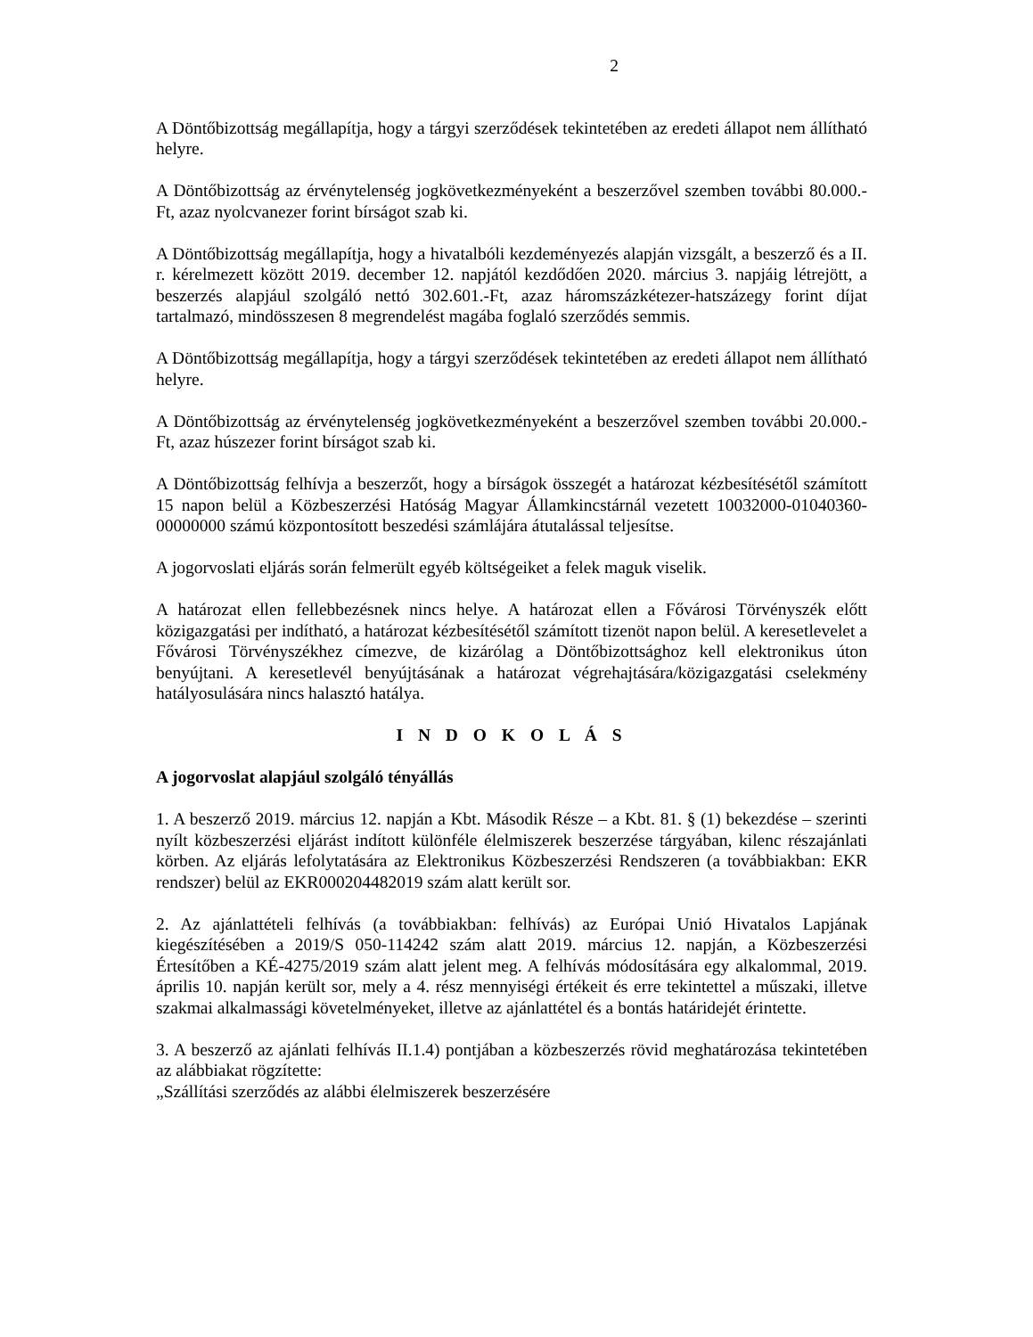2
A Döntőbizottság megállapítja, hogy a tárgyi szerződések tekintetében az eredeti állapot nem állítható helyre.
A Döntőbizottság az érvénytelenség jogkövetkezményeként a beszerzővel szemben további 80.000.-Ft, azaz nyolcvanezer forint bírságot szab ki.
A Döntőbizottság megállapítja, hogy a hivatalbóli kezdeményezés alapján vizsgált, a beszerző és a II. r. kérelmezett között 2019. december 12. napjától kezdődően 2020. március 3. napjáig létrejött, a beszerzés alapjául szolgáló nettó 302.601.-Ft, azaz háromszázkétezer-hatszázegy forint díjat tartalmazó, mindösszesen 8 megrendelést magába foglaló szerződés semmis.
A Döntőbizottság megállapítja, hogy a tárgyi szerződések tekintetében az eredeti állapot nem állítható helyre.
A Döntőbizottság az érvénytelenség jogkövetkezményeként a beszerzővel szemben további 20.000.-Ft, azaz húszezer forint bírságot szab ki.
A Döntőbizottság felhívja a beszerzőt, hogy a bírságok összegét a határozat kézbesítésétől számított 15 napon belül a Közbeszerzési Hatóság Magyar Államkincstárnál vezetett 10032000-01040360-00000000 számú központosított beszedési számlájára átutalással teljesítse.
A jogorvoslati eljárás során felmerült egyéb költségeiket a felek maguk viselik.
A határozat ellen fellebbezésnek nincs helye. A határozat ellen a Fővárosi Törvényszék előtt közigazgatási per indítható, a határozat kézbesítésétől számított tizenöt napon belül. A keresetlevelet a Fővárosi Törvényszékhez címezve, de kizárólag a Döntőbizottsághoz kell elektronikus úton benyújtani. A keresetlevél benyújtásának a határozat végrehajtására/közigazgatási cselekmény hatályosulására nincs halasztó hatálya.
I N D O K O L Á S
A jogorvoslat alapjául szolgáló tényállás
1. A beszerző 2019. március 12. napján a Kbt. Második Része – a Kbt. 81. § (1) bekezdése – szerinti nyílt közbeszerzési eljárást indított különféle élelmiszerek beszerzése tárgyában, kilenc részajánlati körben. Az eljárás lefolytatására az Elektronikus Közbeszerzési Rendszeren (a továbbiakban: EKR rendszer) belül az EKR000204482019 szám alatt került sor.
2. Az ajánlattételi felhívás (a továbbiakban: felhívás) az Európai Unió Hivatalos Lapjának kiegészítésében a 2019/S 050-114242 szám alatt 2019. március 12. napján, a Közbeszerzési Értesítőben a KÉ-4275/2019 szám alatt jelent meg. A felhívás módosítására egy alkalommal, 2019. április 10. napján került sor, mely a 4. rész mennyiségi értékeit és erre tekintettel a műszaki, illetve szakmai alkalmassági követelményeket, illetve az ajánlattétel és a bontás határidejét érintette.
3. A beszerző az ajánlati felhívás II.1.4) pontjában a közbeszerzés rövid meghatározása tekintetében az alábbiakat rögzítette:
„Szállítási szerződés az alábbi élelmiszerek beszerzésére